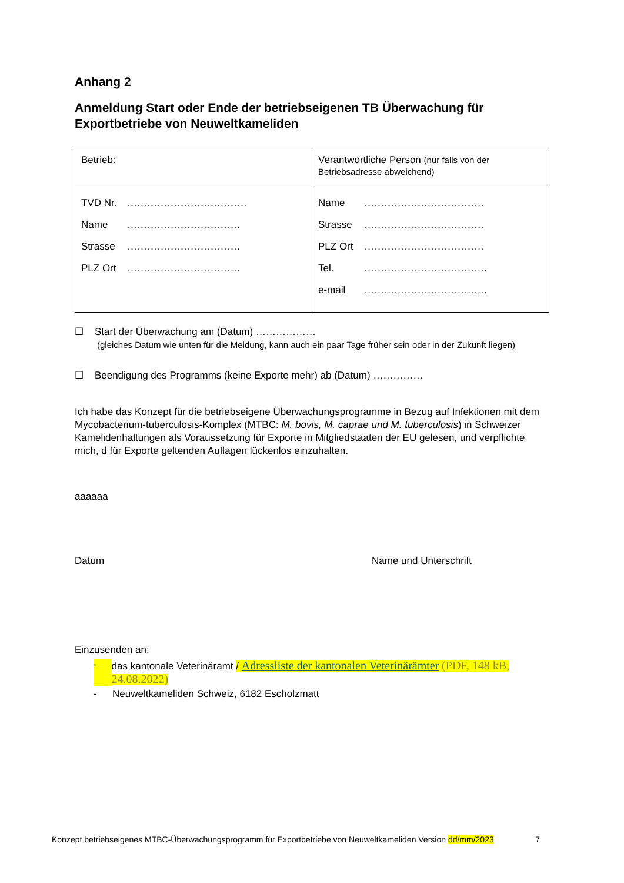Anhang 2
Anmeldung Start oder Ende der betriebseigenen TB Überwachung für Exportbetriebe von Neuweltkameliden
| Betrieb: | Verantwortliche Person (nur falls von der Betriebsadresse abweichend) |
| TVD Nr. ……………………………… Name ……………………………. Strasse ……………………………. PLZ Ort ……………………………. | Name ……………………………… Strasse ……………………………… PLZ Ort ……………………………… Tel. ………………………………. e-mail ………………………………. |
☐ Start der Überwachung am (Datum) ………………
(gleiches Datum wie unten für die Meldung, kann auch ein paar Tage früher sein oder in der Zukunft liegen)
☐ Beendigung des Programms (keine Exporte mehr) ab (Datum) ……………
Ich habe das Konzept für die betriebseigene Überwachungsprogramme in Bezug auf Infektionen mit dem Mycobacterium-tuberculosis-Komplex (MTBC: M. bovis, M. caprae und M. tuberculosis) in Schweizer Kamelidenhaltungen als Voraussetzung für Exporte in Mitgliedstaaten der EU gelesen, und verpflichte mich, d für Exporte geltenden Auflagen lückenlos einzuhalten.
aaaaaa
Datum Name und Unterschrift
Einzusenden an:
- das kantonale Veterinäramt / Adressliste der kantonalen Veterinärämter (PDF, 148 kB, 24.08.2022)
- Neuweltkameliden Schweiz, 6182 Escholzmatt
Konzept betriebseigenes MTBC-Überwachungsprogramm für Exportbetriebe von Neuweltkameliden Version dd/mm/2023 7